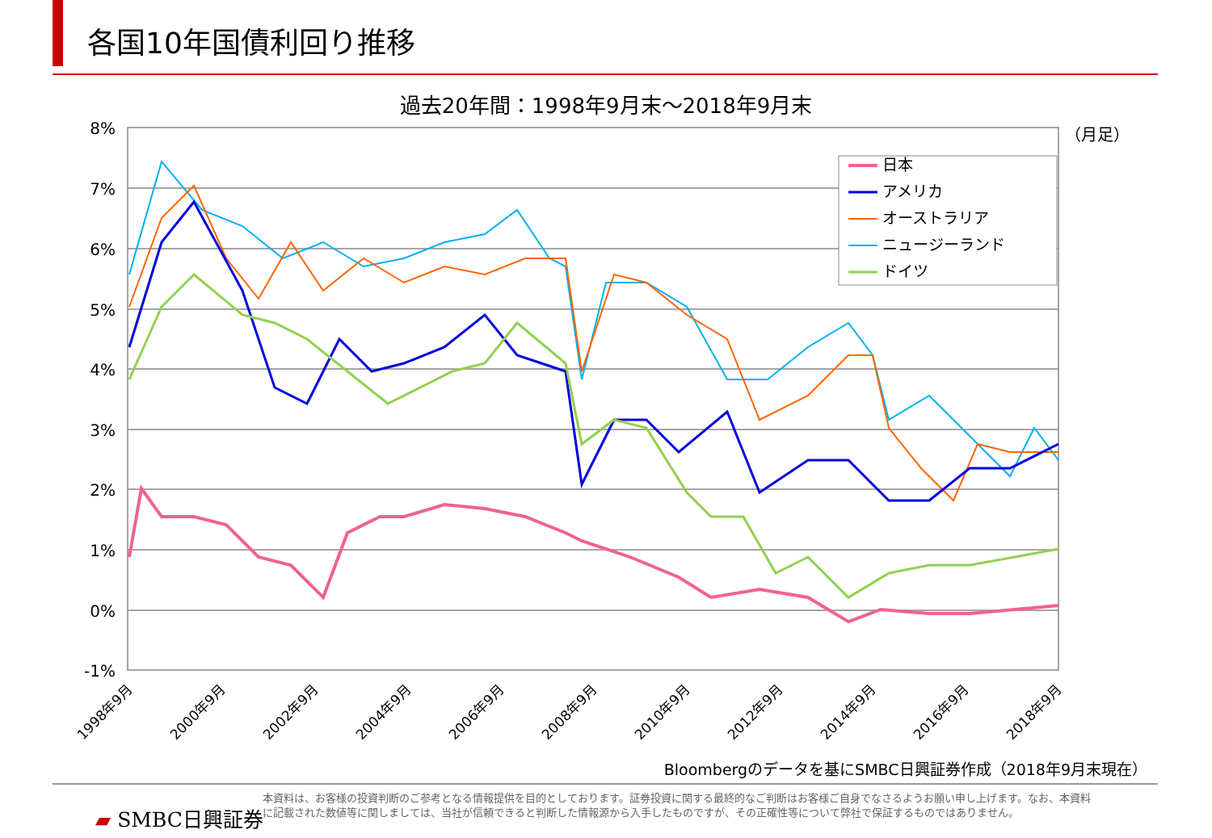各国10年国債利回り推移
過去20年間：1998年9月末～2018年9月末
8%
7%
6%
5%
4%
3%
2%
1%
0%
-1%
（月足）
日本
アメリカ
オーストラリア
ニュージーランド
ドイツ
1998年9月
2000年9月
2002年9月
2004年9月
2006年9月
2008年9月
2010年9月
2012年9月
2014年9月
2016年9月
2018年9月
Bloombergのデータを基にSMBC日興証券作成（2018年9月末現在）
▰ SMBC日興証券
本資料は、お客様の投資判断のご参考となる情報提供を目的としております。証券投資に関する最終的なご判断はお客様ご自身でなさるようお願い申し上げます。なお、本資料に記載された数値等に関しましては、当社が信頼できると判断した情報源から入手したものですが、その正確性等について弊社で保証するものではありません。